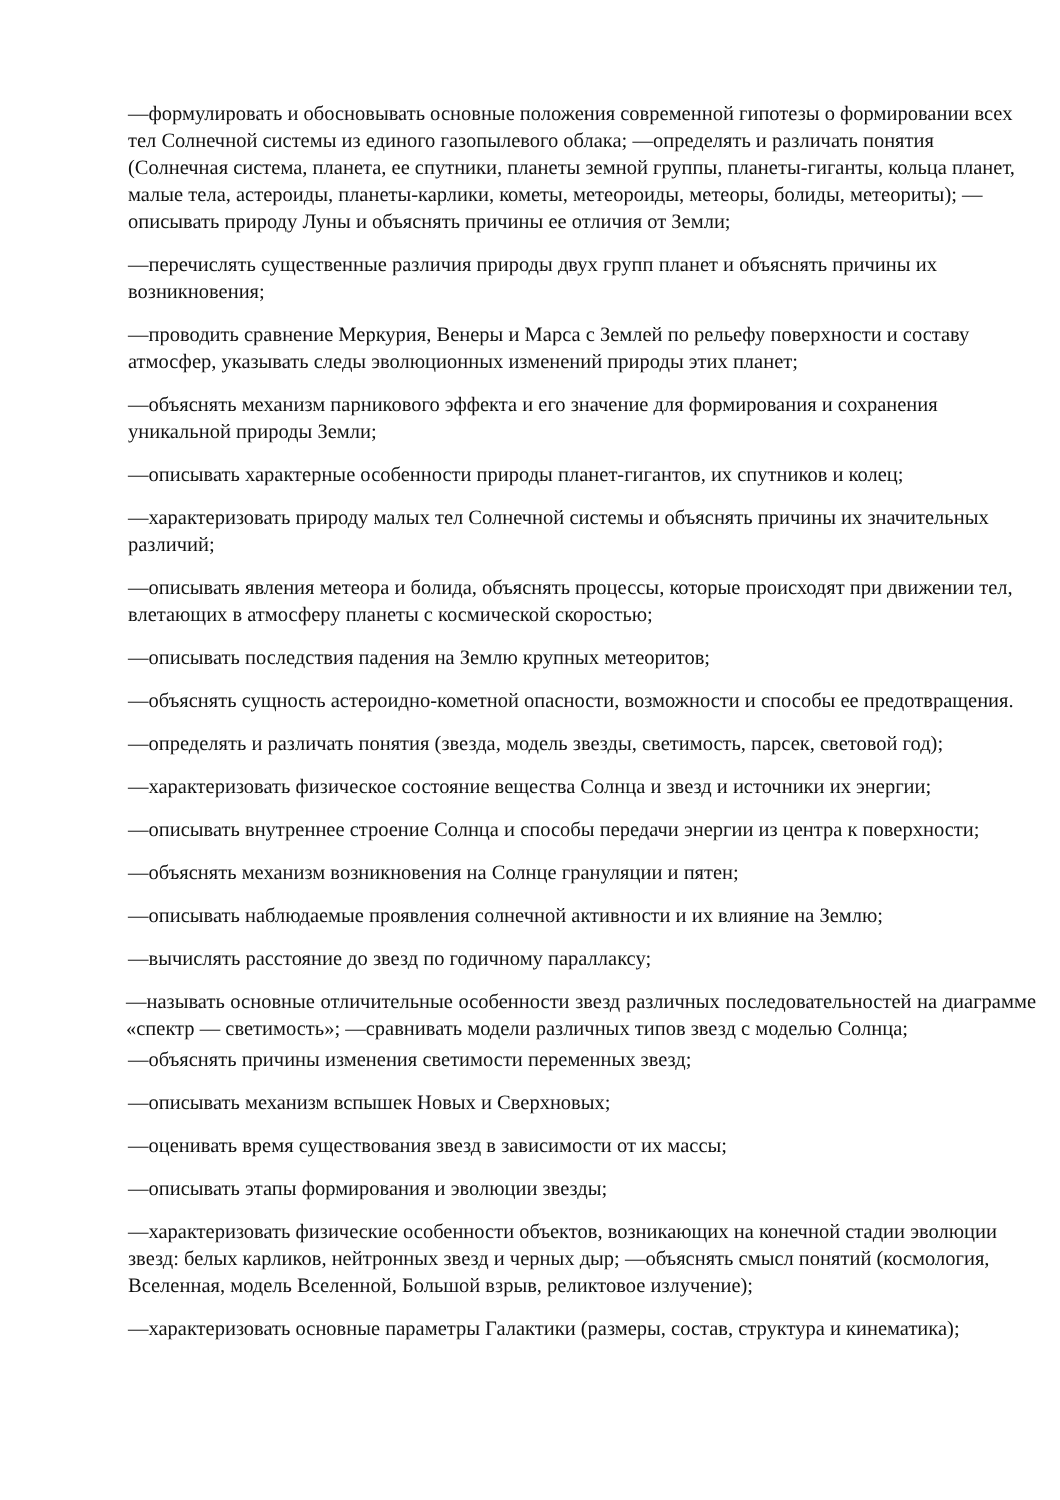—формулировать и обосновывать основные положения современной гипотезы о формировании всех тел Солнечной системы из единого газопылевого облака; —определять и различать понятия (Солнечная система, планета, ее спутники, планеты земной группы, планеты-гиганты, кольца планет, малые тела, астероиды, планеты-карлики, кометы, метеороиды, метеоры, болиды, метеориты); — описывать природу Луны и объяснять причины ее отличия от Земли;
—перечислять существенные различия природы двух групп планет и объяснять причины их возникновения;
—проводить сравнение Меркурия, Венеры и Марса с Землей по рельефу поверхности и составу атмосфер, указывать следы эволюционных изменений природы этих планет;
—объяснять механизм парникового эффекта и его значение для формирования и сохранения уникальной природы Земли;
—описывать характерные особенности природы планет-гигантов, их спутников и колец;
—характеризовать природу малых тел Солнечной системы и объяснять причины их значительных различий;
—описывать явления метеора и болида, объяснять процессы, которые происходят при движении тел, влетающих в атмосферу планеты с космической скоростью;
—описывать последствия падения на Землю крупных метеоритов;
—объяснять сущность астероидно-кометной опасности, возможности и способы ее предотвращения.
—определять и различать понятия (звезда, модель звезды, светимость, парсек, световой год);
—характеризовать физическое состояние вещества Солнца и звезд и источники их энергии;
—описывать внутреннее строение Солнца и способы передачи энергии из центра к поверхности;
—объяснять механизм возникновения на Солнце грануляции и пятен;
—описывать наблюдаемые проявления солнечной активности и их влияние на Землю;
—вычислять расстояние до звезд по годичному параллаксу;
—называть основные отличительные особенности звезд различных последовательностей на диаграмме «спектр — светимость»; —сравнивать модели различных типов звезд с моделью Солнца;
—объяснять причины изменения светимости переменных звезд;
—описывать механизм вспышек Новых и Сверхновых;
—оценивать время существования звезд в зависимости от их массы;
—описывать этапы формирования и эволюции звезды;
—характеризовать физические особенности объектов, возникающих на конечной стадии эволюции звезд: белых карликов, нейтронных звезд и черных дыр; —объяснять смысл понятий (космология, Вселенная, модель Вселенной, Большой взрыв, реликтовое излучение);
—характеризовать основные параметры Галактики (размеры, состав, структура и кинематика);